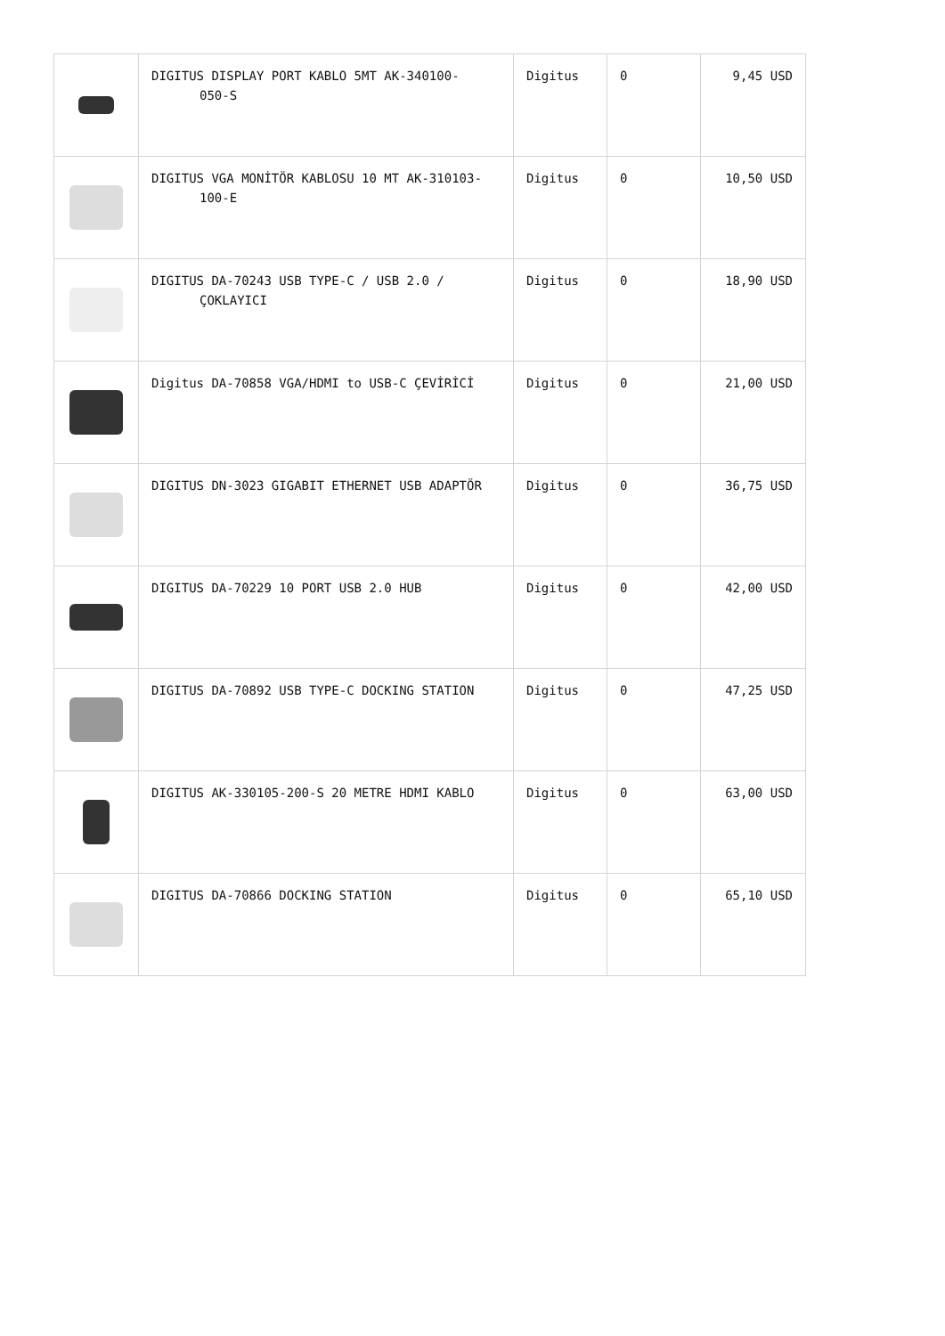| | DIGITUS DISPLAY PORT KABLO 5MT AK-340100- 050-S | Digitus | 0 | 9,45 USD |
| | DIGITUS VGA MONİTÖR KABLOSU 10 MT AK-310103- 100-E | Digitus | 0 | 10,50 USD |
| | DIGITUS DA-70243 USB TYPE-C / USB 2.0 / ÇOKLAYICI | Digitus | 0 | 18,90 USD |
| | Digitus DA-70858 VGA/HDMI to USB-C ÇEVİRİCİ | Digitus | 0 | 21,00 USD |
| | DIGITUS DN-3023 GIGABIT ETHERNET USB ADAPTÖR | Digitus | 0 | 36,75 USD |
| | DIGITUS DA-70229 10 PORT USB 2.0 HUB | Digitus | 0 | 42,00 USD |
| | DIGITUS DA-70892 USB TYPE-C DOCKING STATION | Digitus | 0 | 47,25 USD |
| | DIGITUS AK-330105-200-S 20 METRE HDMI KABLO | Digitus | 0 | 63,00 USD |
| | DIGITUS DA-70866 DOCKING STATION | Digitus | 0 | 65,10 USD |